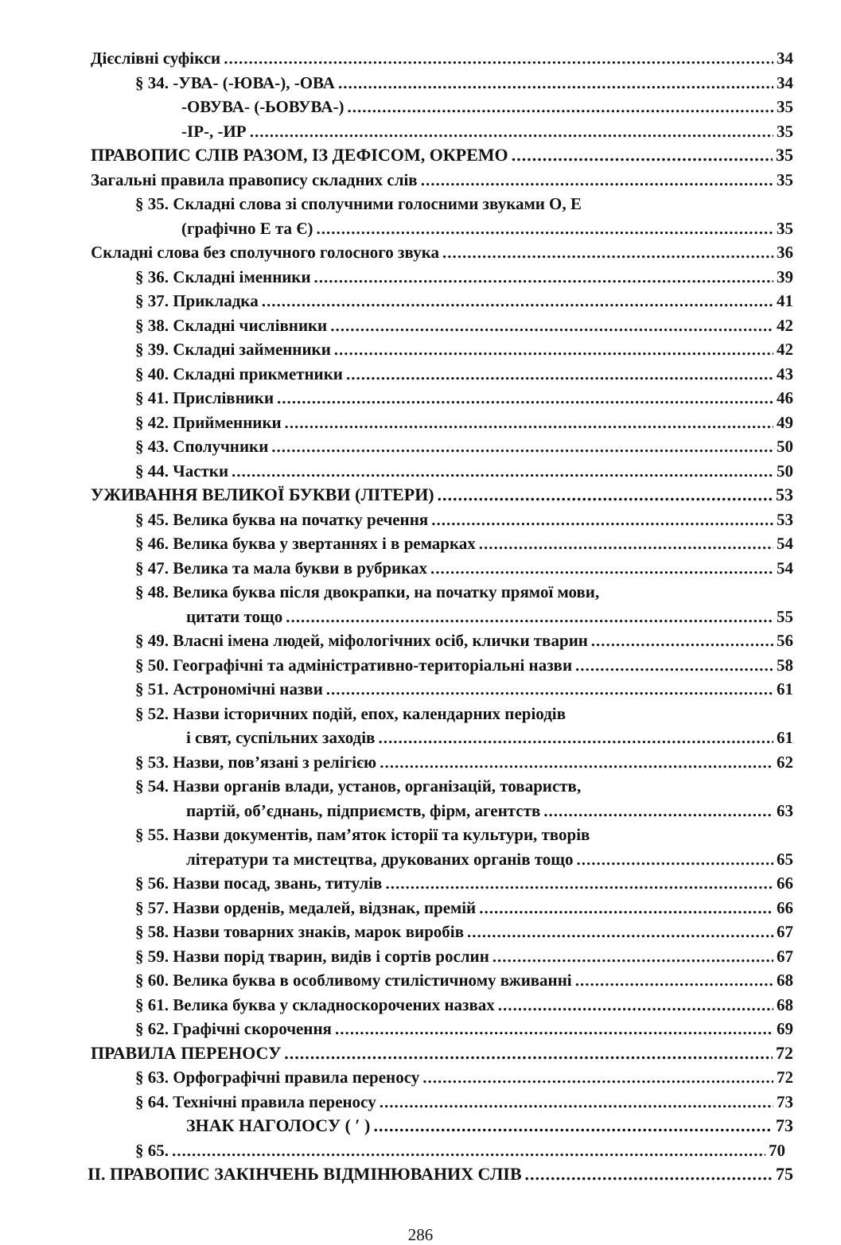Дієслівні суфікси 34
§ 34. -УВА- (-ЮВА-), -ОВА 34
-ОВУВА- (-ЬОВУВА-) 35
-ІР-, -ИР 35
ПРАВОПИС СЛІВ РАЗОМ, ІЗ ДЕФІСОМ, ОКРЕМО 35
Загальні правила правопису складних слів 35
§ 35. Складні слова зі сполучними голосними звуками О, Е
(графічно Е та Є) 35
Складні слова без сполучного голосного звука 36
§ 36. Складні іменники 39
§ 37. Прикладка 41
§ 38. Складні числівники 42
§ 39. Складні займенники 42
§ 40. Складні прикметники 43
§ 41. Прислівники 46
§ 42. Прийменники 49
§ 43. Сполучники 50
§ 44. Частки 50
УЖИВАННЯ ВЕЛИКОЇ БУКВИ (ЛІТЕРИ) 53
§ 45. Велика буква на початку речення 53
§ 46. Велика буква у звертаннях і в ремарках 54
§ 47. Велика та мала букви в рубриках 54
§ 48. Велика буква після двокрапки, на початку прямої мови,
цитати тощо 55
§ 49. Власні імена людей, міфологічних осіб, клички тварин 56
§ 50. Географічні та адміністративно-територіальні назви 58
§ 51. Астрономічні назви 61
§ 52. Назви історичних подій, епох, календарних періодів
і свят, суспільних заходів 61
§ 53. Назви, пов’язані з релігією 62
§ 54. Назви органів влади, установ, організацій, товариств,
партій, об’єднань, підприємств, фірм, агентств 63
§ 55. Назви документів, пам’яток історії та культури, творів
літератури та мистецтва, друкованих органів тощо 65
§ 56. Назви посад, звань, титулів 66
§ 57. Назви орденів, медалей, відзнак, премій 66
§ 58. Назви товарних знаків, марок виробів 67
§ 59. Назви порід тварин, видів і сортів рослин 67
§ 60. Велика буква в особливому стилістичному вживанні 68
§ 61. Велика буква у складноскорочених назвах 68
§ 62. Графічні скорочення 69
ПРАВИЛА ПЕРЕНОСУ 72
§ 63. Орфографічні правила переносу 72
§ 64. Технічні правила переносу 73
ЗНАК НАГОЛОСУ ( ′ ) 73
§ 65. 70
ІІ. ПРАВОПИС ЗАКІНЧЕНЬ ВІДМІНЮВАНИХ СЛІВ 75
286